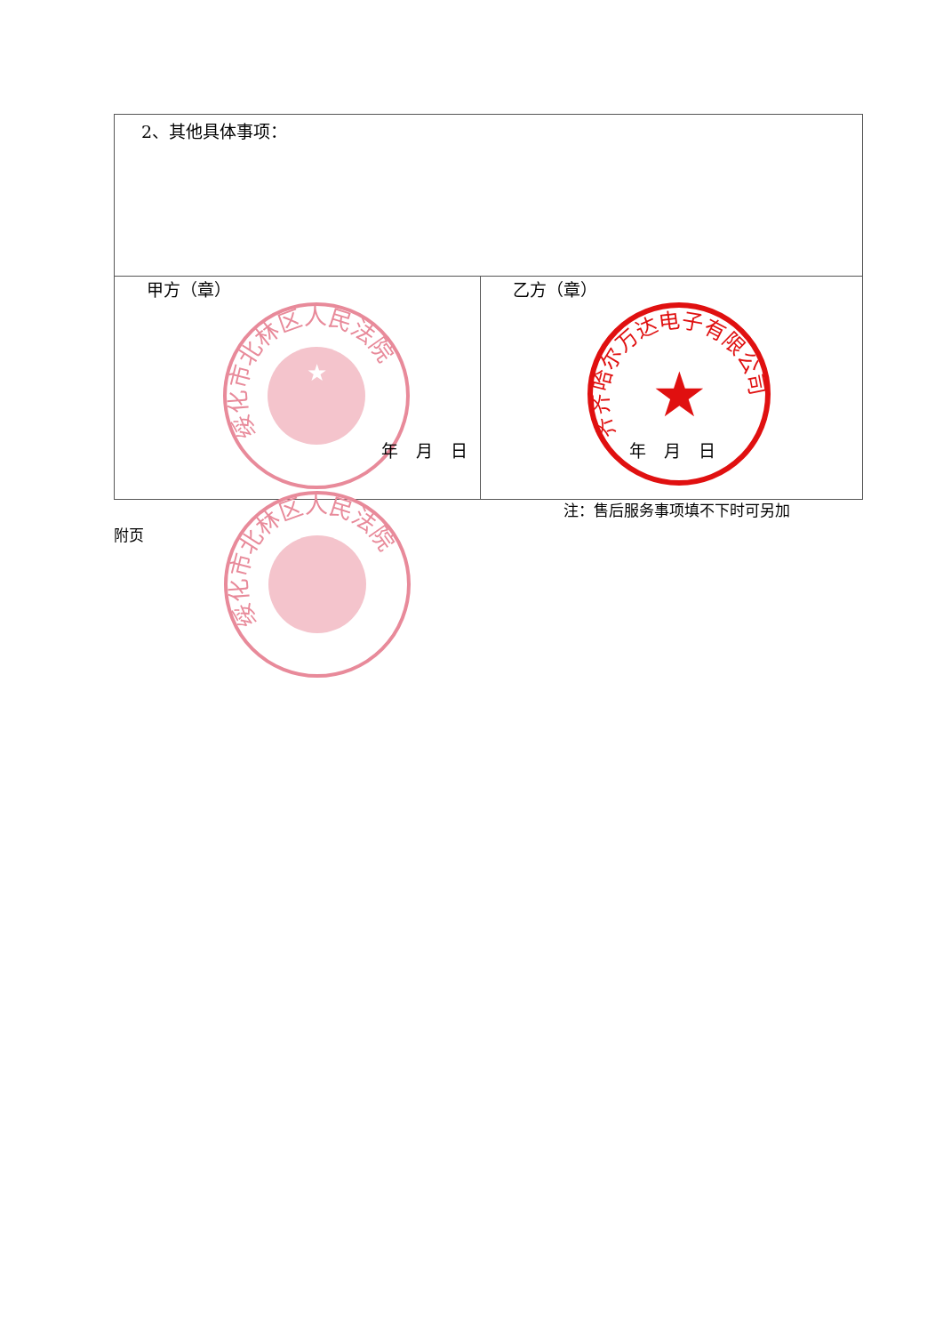| 2、其他具体事项： | |
| 甲方（章） 绥化市北林区人民法院 ★ 年 月 日 | 乙方（章） 齐齐哈尔万达电子有限公司 ★ 年 月 日 |
注：售后服务事项填不下时可另加
附页
绥化市北林区人民法院